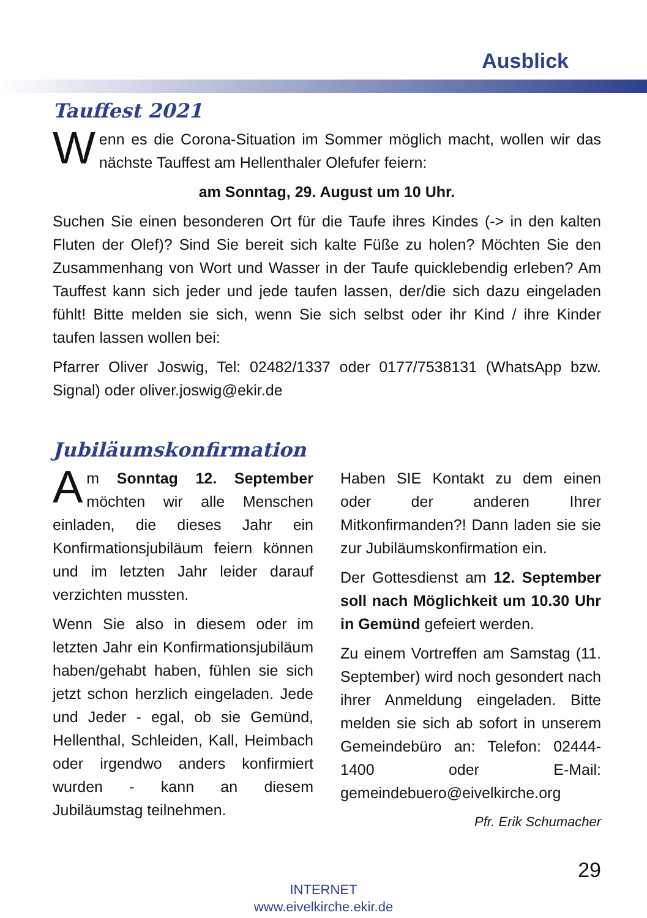Ausblick
Tauffest 2021
Wenn es die Corona-Situation im Sommer möglich macht, wollen wir das nächste Tauffest am Hellenthaler Olefufer feiern:
am Sonntag, 29. August um 10 Uhr.
Suchen Sie einen besonderen Ort für die Taufe ihres Kindes (-> in den kalten Fluten der Olef)? Sind Sie bereit sich kalte Füße zu holen? Möchten Sie den Zusammenhang von Wort und Wasser in der Taufe quicklebendig erleben? Am Tauffest kann sich jeder und jede taufen lassen, der/die sich dazu eingeladen fühlt! Bitte melden sie sich, wenn Sie sich selbst oder ihr Kind / ihre Kinder taufen lassen wollen bei:
Pfarrer Oliver Joswig, Tel: 02482/1337 oder 0177/7538131 (WhatsApp bzw. Signal) oder oliver.joswig@ekir.de
Jubiläumskonfirmation
Am Sonntag 12. September möchten wir alle Menschen einladen, die dieses Jahr ein Konfirmationsjubiläum feiern können und im letzten Jahr leider darauf verzichten mussten.
Wenn Sie also in diesem oder im letzten Jahr ein Konfirmationsjubiläum haben/gehabt haben, fühlen sie sich jetzt schon herzlich eingeladen. Jede und Jeder - egal, ob sie Gemünd, Hellenthal, Schleiden, Kall, Heimbach oder irgendwo anders konfirmiert wurden - kann an diesem Jubiläumstag teilnehmen.
Haben SIE Kontakt zu dem einen oder der anderen Ihrer Mitkonfirmanden?! Dann laden sie sie zur Jubiläumskonfirmation ein.
Der Gottesdienst am 12. September soll nach Möglichkeit um 10.30 Uhr in Gemünd gefeiert werden.
Zu einem Vortreffen am Samstag (11. September) wird noch gesondert nach ihrer Anmeldung eingeladen. Bitte melden sie sich ab sofort in unserem Gemeindebüro an: Telefon: 02444-1400 oder E-Mail: gemeindebuero@eivelkirche.org
Pfr. Erik Schumacher
29
INTERNET
www.eivelkirche.ekir.de